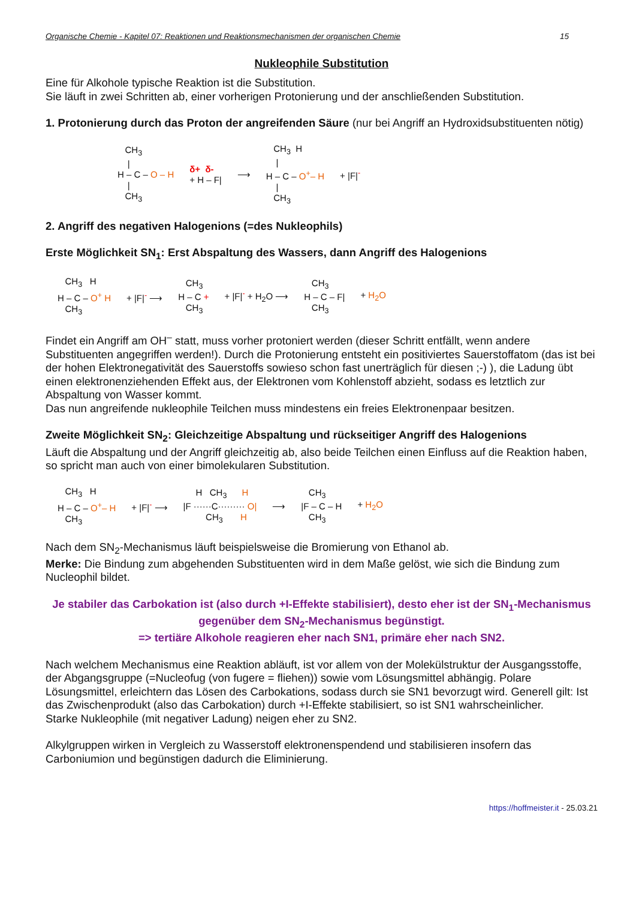Organische Chemie - Kapitel 07: Reaktionen und Reaktionsmechanismen der organischen Chemie 15
Nukleophile Substitution
Eine für Alkohole typische Reaktion ist die Substitution.
Sie läuft in zwei Schritten ab, einer vorherigen Protonierung und der anschließenden Substitution.
1. Protonierung durch das Proton der angreifenden Säure (nur bei Angriff an Hydroxidsubstituenten nötig)
CH<sub>3</sub> | H – C – O – H | CH<sub>3</sub>
δ+ δ- + H – F|
⟶
CH<sub>3</sub> H | H – C – O<sup>+</sup>– H | CH<sub>3</sub>
+ |F|<sup>-</sup>
2. Angriff des negativen Halogenions (=des Nukleophils)
Erste Möglichkeit SN<sub>1</sub>: Erst Abspaltung des Wassers, dann Angriff des Halogenions
CH<sub>3</sub> H H – C – O<sup>+</sup> H CH<sub>3</sub>
+ |F|<sup>-</sup> ⟶
CH<sub>3</sub> H – C + CH<sub>3</sub>
+ |F|<sup>-</sup> + H<sub>2</sub>O ⟶
CH<sub>3</sub> H – C – F| CH<sub>3</sub>
+ H<sub>2</sub>O
Findet ein Angriff am OH<sup>–</sup> statt, muss vorher protoniert werden (dieser Schritt entfällt, wenn andere Substituenten angegriffen werden!). Durch die Protonierung entsteht ein positiviertes Sauerstoffatom (das ist bei der hohen Elektronegativität des Sauerstoffs sowieso schon fast unerträglich für diesen ;-) ), die Ladung übt einen elektronenziehenden Effekt aus, der Elektronen vom Kohlenstoff abzieht, sodass es letztlich zur Abspaltung von Wasser kommt.
Das nun angreifende nukleophile Teilchen muss mindestens ein freies Elektronenpaar besitzen.
Zweite Möglichkeit SN<sub>2</sub>: Gleichzeitige Abspaltung und rückseitiger Angriff des Halogenions
Läuft die Abspaltung und der Angriff gleichzeitig ab, also beide Teilchen einen Einfluss auf die Reaktion haben, so spricht man auch von einer bimolekularen Substitution.
CH<sub>3</sub> H H – C – O<sup>+</sup>– H CH<sub>3</sub>
+ |F|<sup>-</sup> ⟶
H CH<sub>3</sub> H |F ······C········· O| CH<sub>3</sub> H
⟶
CH<sub>3</sub> |F – C – H CH<sub>3</sub>
+ H<sub>2</sub>O
Nach dem SN<sub>2</sub>-Mechanismus läuft beispielsweise die Bromierung von Ethanol ab.
Merke: Die Bindung zum abgehenden Substituenten wird in dem Maße gelöst, wie sich die Bindung zum Nucleophil bildet.
Je stabiler das Carbokation ist (also durch +I-Effekte stabilisiert), desto eher ist der SN<sub>1</sub>-Mechanismus gegenüber dem SN<sub>2</sub>-Mechanismus begünstigt.
=> tertiäre Alkohole reagieren eher nach SN1, primäre eher nach SN2.
Nach welchem Mechanismus eine Reaktion abläuft, ist vor allem von der Molekülstruktur der Ausgangsstoffe, der Abgangsgruppe (=Nucleofug (von fugere = fliehen)) sowie vom Lösungsmittel abhängig. Polare Lösungsmittel, erleichtern das Lösen des Carbokations, sodass durch sie SN1 bevorzugt wird. Generell gilt: Ist das Zwischenprodukt (also das Carbokation) durch +I-Effekte stabilisiert, so ist SN1 wahrscheinlicher.
Starke Nukleophile (mit negativer Ladung) neigen eher zu SN2.
Alkylgruppen wirken in Vergleich zu Wasserstoff elektronenspendend und stabilisieren insofern das Carboniumion und begünstigen dadurch die Eliminierung.
https://hoffmeister.it - 25.03.21